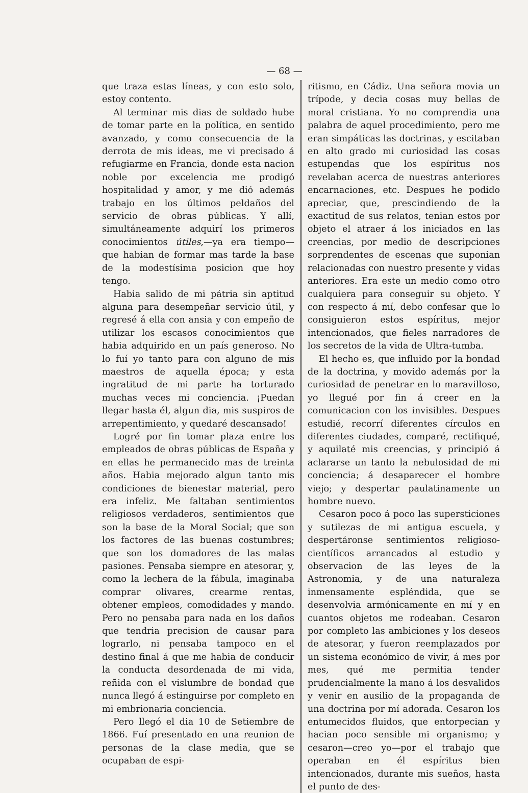— 68 —
que traza estas líneas, y con esto solo, estoy contento.
Al terminar mis dias de soldado hube de tomar parte en la política, en sentido avanzado, y como consecuencia de la derrota de mis ideas, me vi precisado á refugiarme en Francia, donde esta nacion noble por excelencia me prodigó hospitalidad y amor, y me dió además trabajo en los últimos peldaños del servicio de obras públicas. Y allí, simultáneamente adquirí los primeros conocimientos útiles,—ya era tiempo—que habian de formar mas tarde la base de la modestísima posicion que hoy tengo.
Habia salido de mi pátria sin aptitud alguna para desempeñar servicio útil, y regresé á ella con ansia y con empeño de utilizar los escasos conocimientos que habia adquirido en un país generoso. No lo fuí yo tanto para con alguno de mis maestros de aquella época; y esta ingratitud de mi parte ha torturado muchas veces mi conciencia. ¡Puedan llegar hasta él, algun dia, mis suspiros de arrepentimiento, y quedaré descansado!
Logré por fin tomar plaza entre los empleados de obras públicas de España y en ellas he permanecido mas de treinta años. Habia mejorado algun tanto mis condiciones de bienestar material, pero era infeliz. Me faltaban sentimientos religiosos verdaderos, sentimientos que son la base de la Moral Social; que son los factores de las buenas costumbres; que son los domadores de las malas pasiones. Pensaba siempre en atesorar, y, como la lechera de la fábula, imaginaba comprar olivares, crearme rentas, obtener empleos, comodidades y mando. Pero no pensaba para nada en los daños que tendria precision de causar para lograrlo, ni pensaba tampoco en el destino final á que me habia de conducir la conducta desordenada de mi vida, reñida con el vislumbre de bondad que nunca llegó á estinguirse por completo en mi embrionaria conciencia.
Pero llegó el dia 10 de Setiembre de 1866. Fuí presentado en una reunion de personas de la clase media, que se ocupaban de espi-
ritismo, en Cádiz. Una señora movia un trípode, y decia cosas muy bellas de moral cristiana. Yo no comprendia una palabra de aquel procedimiento, pero me eran simpáticas las doctrinas, y escitaban en alto grado mi curiosidad las cosas estupendas que los espíritus nos revelaban acerca de nuestras anteriores encarnaciones, etc. Despues he podido apreciar, que, prescindiendo de la exactitud de sus relatos, tenian estos por objeto el atraer á los iniciados en las creencias, por medio de descripciones sorprendentes de escenas que suponian relacionadas con nuestro presente y vidas anteriores. Era este un medio como otro cualquiera para conseguir su objeto. Y con respecto á mí, debo confesar que lo consiguieron estos espíritus, mejor intencionados, que fieles narradores de los secretos de la vida de Ultra-tumba.
El hecho es, que influido por la bondad de la doctrina, y movido además por la curiosidad de penetrar en lo maravilloso, yo llegué por fin á creer en la comunicacion con los invisibles. Despues estudié, recorrí diferentes círculos en diferentes ciudades, comparé, rectifiqué, y aquilaté mis creencias, y principió á aclararse un tanto la nebulosidad de mi conciencia; á desaparecer el hombre viejo; y despertar paulatinamente un hombre nuevo.
Cesaron poco á poco las supersticiones y sutilezas de mi antigua escuela, y despertáronse sentimientos religioso-científicos arrancados al estudio y observacion de las leyes de la Astronomia, y de una naturaleza inmensamente espléndida, que se desenvolvia armónicamente en mí y en cuantos objetos me rodeaban. Cesaron por completo las ambiciones y los deseos de atesorar, y fueron reemplazados por un sistema económico de vivir, á mes por mes, qué me permitia tender prudencialmente la mano á los desvalidos y venir en ausilio de la propaganda de una doctrina por mí adorada. Cesaron los entumecidos fluidos, que entorpecian y hacian poco sensible mi organismo; y cesaron—creo yo—por el trabajo que operaban en él espíritus bien intencionados, durante mis sueños, hasta el punto de des-